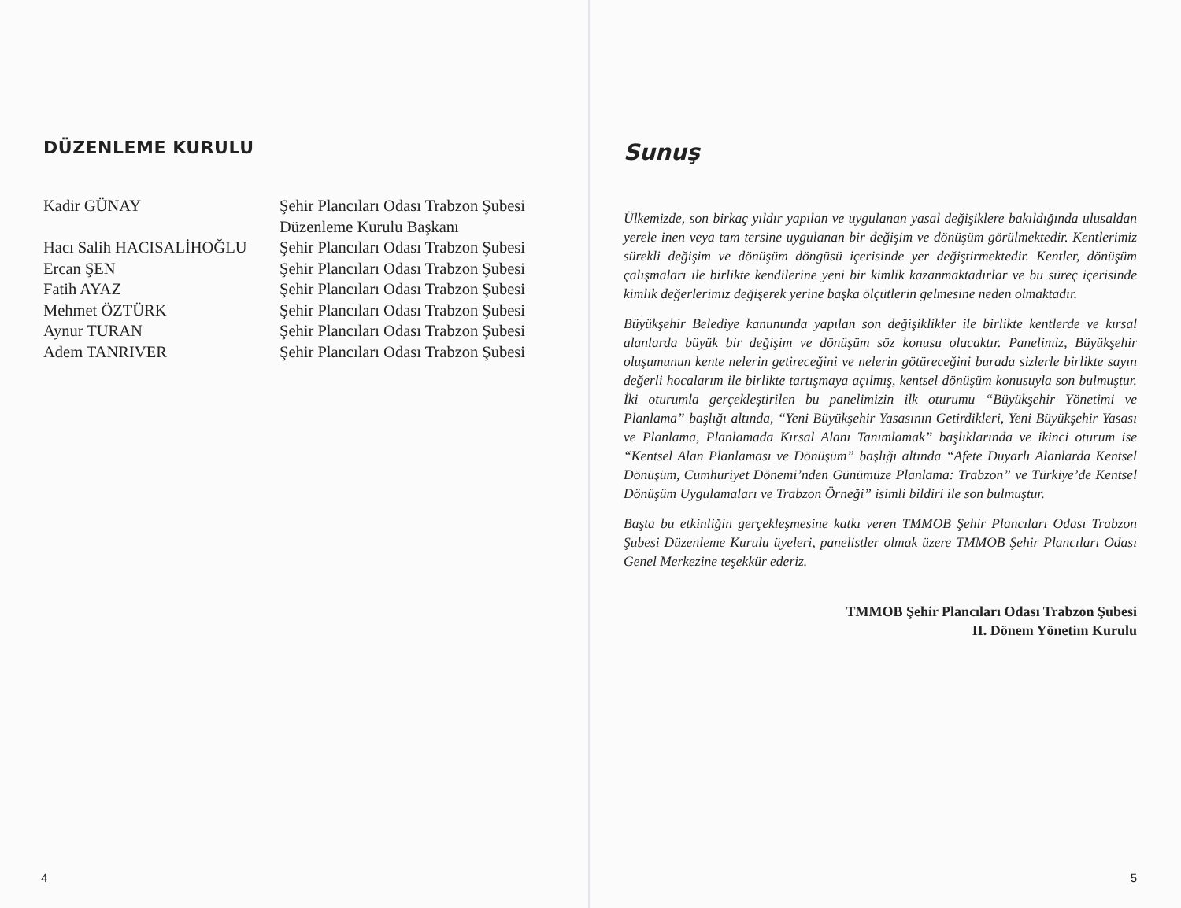DÜZENLEME KURULU
| Kadir GÜNAY | Şehir Plancıları Odası Trabzon Şubesi Düzenleme Kurulu Başkanı |
| Hacı Salih HACISALİHOĞLU | Şehir Plancıları Odası Trabzon Şubesi |
| Ercan ŞEN | Şehir Plancıları Odası Trabzon Şubesi |
| Fatih AYAZ | Şehir Plancıları Odası Trabzon Şubesi |
| Mehmet ÖZTÜRK | Şehir Plancıları Odası Trabzon Şubesi |
| Aynur TURAN | Şehir Plancıları Odası Trabzon Şubesi |
| Adem TANRIVER | Şehir Plancıları Odası Trabzon Şubesi |
4
Sunuş
Ülkemizde, son birkaç yıldır yapılan ve uygulanan yasal değişiklere bakıldığında ulusaldan yerele inen veya tam tersine uygulanan bir değişim ve dönüşüm görülmektedir. Kentlerimiz sürekli değişim ve dönüşüm döngüsü içerisinde yer değiştirmektedir. Kentler, dönüşüm çalışmaları ile birlikte kendilerine yeni bir kimlik kazanmaktadırlar ve bu süreç içerisinde kimlik değerlerimiz değişerek yerine başka ölçütlerin gelmesine neden olmaktadır.
Büyükşehir Belediye kanununda yapılan son değişiklikler ile birlikte kentlerde ve kırsal alanlarda büyük bir değişim ve dönüşüm söz konusu olacaktır. Panelimiz, Büyükşehir oluşumunun kente nelerin getireceğini ve nelerin götüreceğini burada sizlerle birlikte sayın değerli hocalarım ile birlikte tartışmaya açılmış, kentsel dönüşüm konusuyla son bulmuştur. İki oturumla gerçekleştirilen bu panelimizin ilk oturumu “Büyükşehir Yönetimi ve Planlama” başlığı altında, “Yeni Büyükşehir Yasasının Getirdikleri, Yeni Büyükşehir Yasası ve Planlama, Planlamada Kırsal Alanı Tanımlamak” başlıklarında ve ikinci oturum ise “Kentsel Alan Planlaması ve Dönüşüm” başlığı altında “Afete Duyarlı Alanlarda Kentsel Dönüşüm, Cumhuriyet Dönemi’nden Günümüze Planlama: Trabzon” ve Türkiye’de Kentsel Dönüşüm Uygulamaları ve Trabzon Örneği” isimli bildiri ile son bulmuştur.
Başta bu etkinliğin gerçekleşmesine katkı veren TMMOB Şehir Plancıları Odası Trabzon Şubesi Düzenleme Kurulu üyeleri, panelistler olmak üzere TMMOB Şehir Plancıları Odası Genel Merkezine teşekkür ederiz.
TMMOB Şehir Plancıları Odası Trabzon Şubesi
II. Dönem Yönetim Kurulu
5